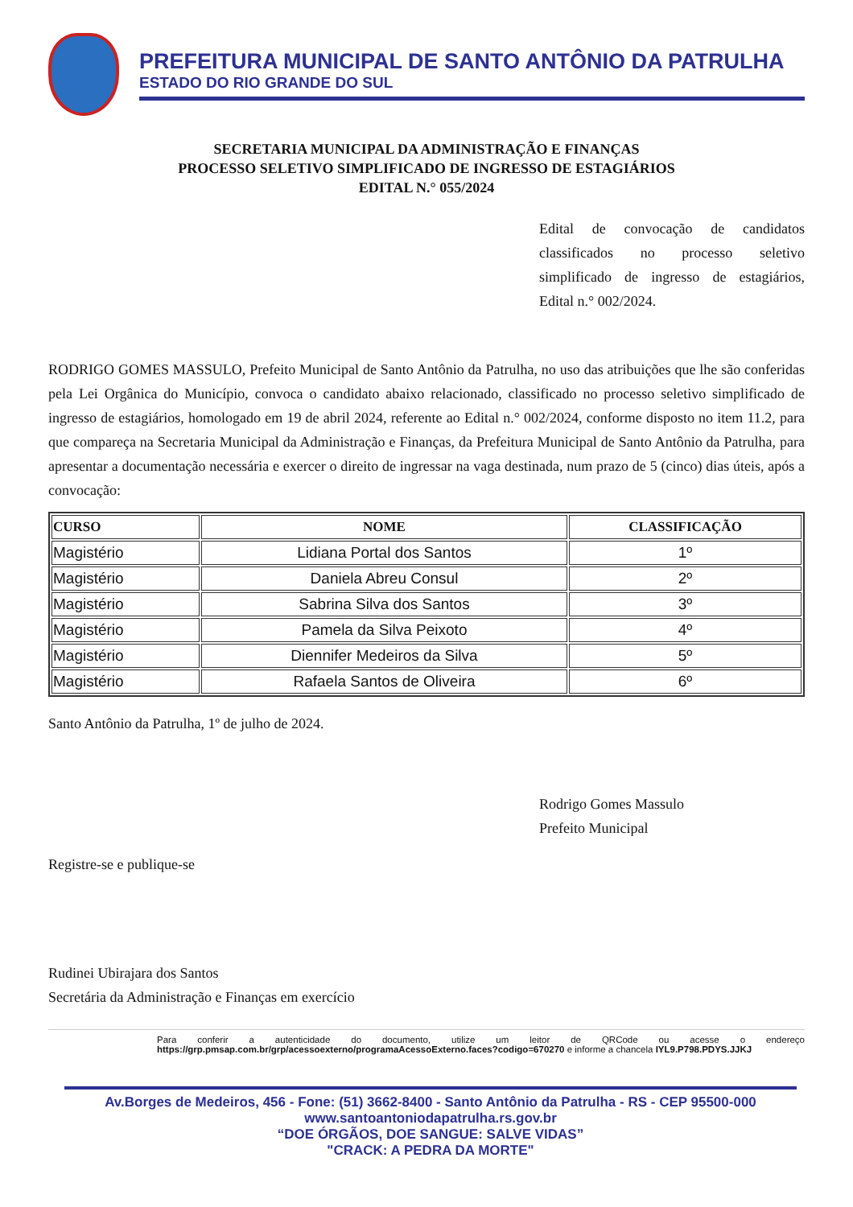PREFEITURA MUNICIPAL DE SANTO ANTÔNIO DA PATRULHA
ESTADO DO RIO GRANDE DO SUL
SECRETARIA MUNICIPAL DA ADMINISTRAÇÃO E FINANÇAS
PROCESSO SELETIVO SIMPLIFICADO DE INGRESSO DE ESTAGIÁRIOS
EDITAL N.° 055/2024
Edital de convocação de candidatos classificados no processo seletivo simplificado de ingresso de estagiários, Edital n.° 002/2024.
RODRIGO GOMES MASSULO, Prefeito Municipal de Santo Antônio da Patrulha, no uso das atribuições que lhe são conferidas pela Lei Orgânica do Município, convoca o candidato abaixo relacionado, classificado no processo seletivo simplificado de ingresso de estagiários, homologado em 19 de abril 2024, referente ao Edital n.° 002/2024, conforme disposto no item 11.2, para que compareça na Secretaria Municipal da Administração e Finanças, da Prefeitura Municipal de Santo Antônio da Patrulha, para apresentar a documentação necessária e exercer o direito de ingressar na vaga destinada, num prazo de 5 (cinco) dias úteis, após a convocação:
| CURSO | NOME | CLASSIFICAÇÃO |
| --- | --- | --- |
| Magistério | Lidiana Portal dos Santos | 1º |
| Magistério | Daniela Abreu Consul | 2º |
| Magistério | Sabrina Silva dos Santos | 3º |
| Magistério | Pamela da Silva Peixoto | 4º |
| Magistério | Diennifer Medeiros da Silva | 5º |
| Magistério | Rafaela Santos de Oliveira | 6º |
Santo Antônio da Patrulha, 1º de julho de 2024.
Rodrigo Gomes Massulo
Prefeito Municipal
Registre-se e publique-se
Rudinei Ubirajara dos Santos
Secretária da Administração e Finanças em exercício
Para conferir a autenticidade do documento, utilize um leitor de QRCode ou acesse o endereço https://grp.pmsap.com.br/grp/acessoexterno/programaAcessoExterno.faces?codigo=670270 e informe a chancela IYL9.P798.PDYS.JJKJ
Av.Borges de Medeiros, 456 - Fone: (51) 3662-8400 - Santo Antônio da Patrulha - RS - CEP 95500-000
www.santoantoniodapatrulha.rs.gov.br
“DOE ÓRGÃOS, DOE SANGUE: SALVE VIDAS”
"CRACK: A PEDRA DA MORTE"